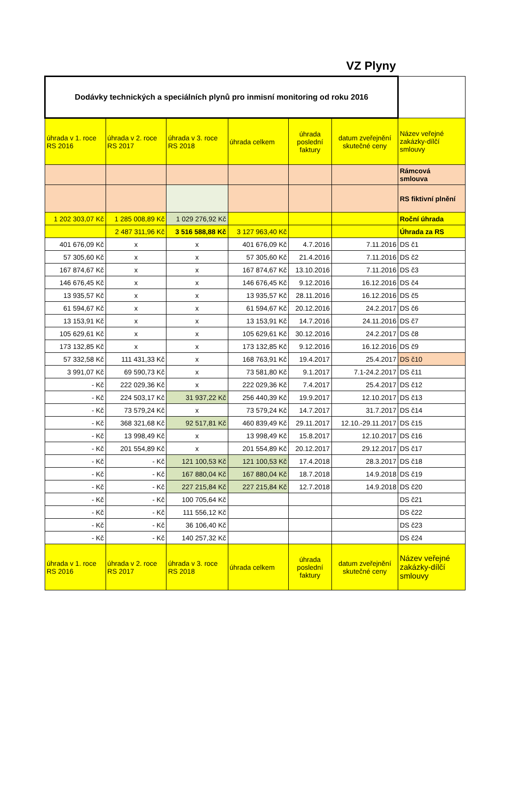VZ Plyny
| Dodávky technických a speciálních plynů pro inmisní monitoring od roku 2016 | | | | | | |
| úhrada v 1. roce RS 2016 | úhrada v 2. roce RS 2017 | úhrada v 3. roce RS 2018 | úhrada celkem | úhrada poslední faktury | datum zveřejnění skutečné ceny | Název veřejné zakázky-dílčí smlouvy |
| | | | | | | Rámcová smlouva |
| | | | | | | RS fiktivní plnění |
| 1 202 303,07 Kč | 1 285 008,89 Kč | 1 029 276,92 Kč | | | | Roční úhrada |
| | 2 487 311,96 Kč | 3 516 588,88 Kč | 3 127 963,40 Kč | | | Úhrada za RS |
| 401 676,09 Kč | x | x | 401 676,09 Kč | 4.7.2016 | 7.11.2016 | DS č1 |
| 57 305,60 Kč | x | x | 57 305,60 Kč | 21.4.2016 | 7.11.2016 | DS č2 |
| 167 874,67 Kč | x | x | 167 874,67 Kč | 13.10.2016 | 7.11.2016 | DS č3 |
| 146 676,45 Kč | x | x | 146 676,45 Kč | 9.12.2016 | 16.12.2016 | DS č4 |
| 13 935,57 Kč | x | x | 13 935,57 Kč | 28.11.2016 | 16.12.2016 | DS č5 |
| 61 594,67 Kč | x | x | 61 594,67 Kč | 20.12.2016 | 24.2.2017 | DS č6 |
| 13 153,91 Kč | x | x | 13 153,91 Kč | 14.7.2016 | 24.11.2016 | DS č7 |
| 105 629,61 Kč | x | x | 105 629,61 Kč | 30.12.2016 | 24.2.2017 | DS č8 |
| 173 132,85 Kč | x | x | 173 132,85 Kč | 9.12.2016 | 16.12.2016 | DS č9 |
| 57 332,58 Kč | 111 431,33 Kč | x | 168 763,91 Kč | 19.4.2017 | 25.4.2017 | DS č10 |
| 3 991,07 Kč | 69 590,73 Kč | x | 73 581,80 Kč | 9.1.2017 | 7.1-24.2.2017 | DS č11 |
| - Kč | 222 029,36 Kč | x | 222 029,36 Kč | 7.4.2017 | 25.4.2017 | DS č12 |
| - Kč | 224 503,17 Kč | 31 937,22 Kč | 256 440,39 Kč | 19.9.2017 | 12.10.2017 | DS č13 |
| - Kč | 73 579,24 Kč | x | 73 579,24 Kč | 14.7.2017 | 31.7.2017 | DS č14 |
| - Kč | 368 321,68 Kč | 92 517,81 Kč | 460 839,49 Kč | 29.11.2017 | 12.10.-29.11.2017 | DS č15 |
| - Kč | 13 998,49 Kč | x | 13 998,49 Kč | 15.8.2017 | 12.10.2017 | DS č16 |
| - Kč | 201 554,89 Kč | x | 201 554,89 Kč | 20.12.2017 | 29.12.2017 | DS č17 |
| - Kč | - Kč | 121 100,53 Kč | 121 100,53 Kč | 17.4.2018 | 28.3.2017 | DS č18 |
| - Kč | - Kč | 167 880,04 Kč | 167 880,04 Kč | 18.7.2018 | 14.9.2018 | DS č19 |
| - Kč | - Kč | 227 215,84 Kč | 227 215,84 Kč | 12.7.2018 | 14.9.2018 | DS č20 |
| - Kč | - Kč | 100 705,64 Kč | | | | DS č21 |
| - Kč | - Kč | 111 556,12 Kč | | | | DS č22 |
| - Kč | - Kč | 36 106,40 Kč | | | | DS č23 |
| - Kč | - Kč | 140 257,32 Kč | | | | DS č24 |
| úhrada v 1. roce RS 2016 | úhrada v 2. roce RS 2017 | úhrada v 3. roce RS 2018 | úhrada celkem | úhrada poslední faktury | datum zveřejnění skutečné ceny | Název veřejné zakázky-dílčí smlouvy |